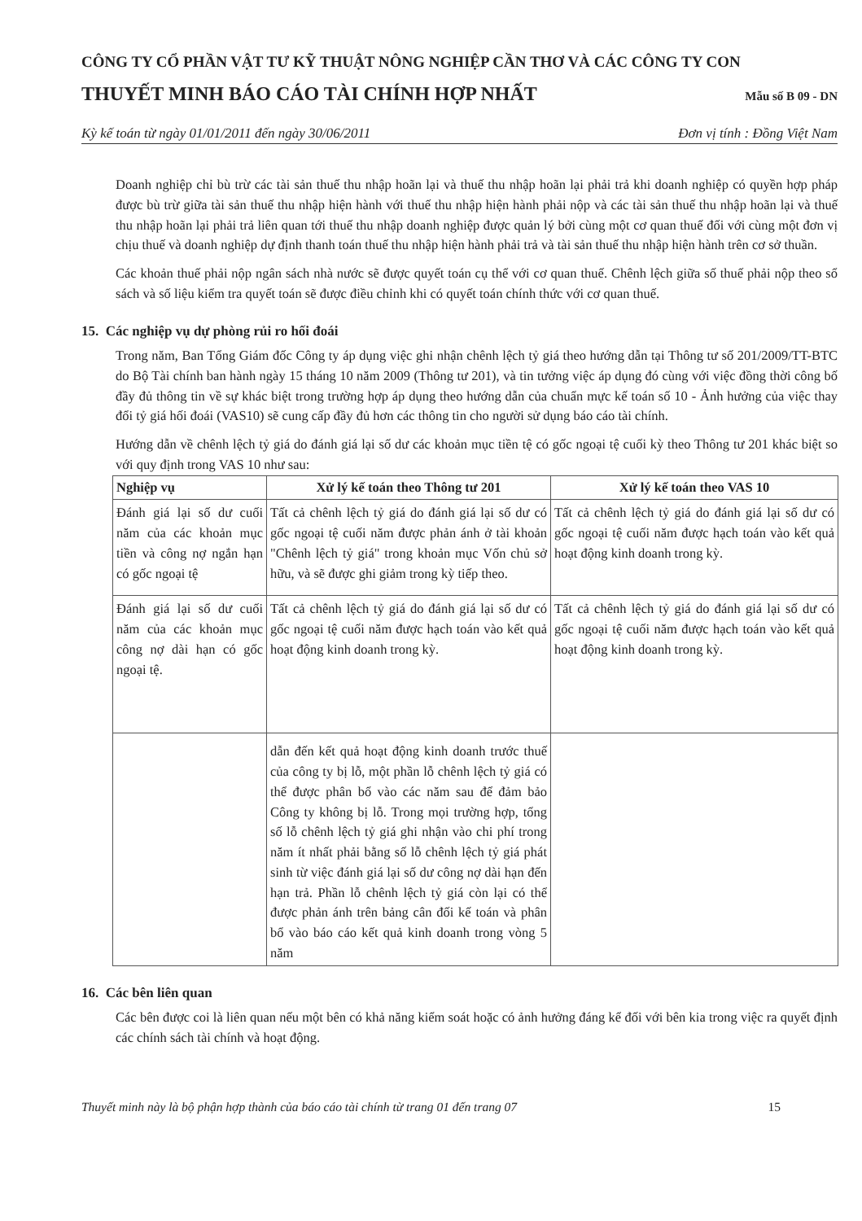CÔNG TY CỔ PHẦN VẬT TƯ KỸ THUẬT NÔNG NGHIỆP CẦN THƠ VÀ CÁC CÔNG TY CON
THUYẾT MINH BÁO CÁO TÀI CHÍNH HỢP NHẤT
Mẫu số B 09 - DN
Kỳ kế toán từ ngày 01/01/2011 đến ngày 30/06/2011 Đơn vị tính : Đồng Việt Nam
Doanh nghiệp chỉ bù trừ các tài sản thuế thu nhập hoãn lại và thuế thu nhập hoãn lại phải trả khi doanh nghiệp có quyền hợp pháp được bù trừ giữa tài sản thuế thu nhập hiện hành với thuế thu nhập hiện hành phải nộp và các tài sản thuế thu nhập hoãn lại và thuế thu nhập hoãn lại phải trả liên quan tới thuế thu nhập doanh nghiệp được quản lý bởi cùng một cơ quan thuế đối với cùng một đơn vị chịu thuế và doanh nghiệp dự định thanh toán thuế thu nhập hiện hành phải trả và tài sản thuế thu nhập hiện hành trên cơ sở thuần.
Các khoản thuế phải nộp ngân sách nhà nước sẽ được quyết toán cụ thể với cơ quan thuế. Chênh lệch giữa số thuế phải nộp theo sổ sách và số liệu kiểm tra quyết toán sẽ được điều chỉnh khi có quyết toán chính thức với cơ quan thuế.
15. Các nghiệp vụ dự phòng rủi ro hối đoái
Trong năm, Ban Tổng Giám đốc Công ty áp dụng việc ghi nhận chênh lệch tỷ giá theo hướng dẫn tại Thông tư số 201/2009/TT-BTC do Bộ Tài chính ban hành ngày 15 tháng 10 năm 2009 (Thông tư 201), và tin tưởng việc áp dụng đó cùng với việc đồng thời công bố đầy đủ thông tin về sự khác biệt trong trường hợp áp dụng theo hướng dẫn của chuẩn mực kế toán số 10 - Ảnh hưởng của việc thay đổi tỷ giá hối đoái (VAS10) sẽ cung cấp đầy đủ hơn các thông tin cho người sử dụng báo cáo tài chính.
Hướng dẫn về chênh lệch tỷ giá do đánh giá lại số dư các khoản mục tiền tệ có gốc ngoại tệ cuối kỳ theo Thông tư 201 khác biệt so với quy định trong VAS 10 như sau:
| Nghiệp vụ | Xử lý kế toán theo Thông tư 201 | Xử lý kế toán theo VAS 10 |
| --- | --- | --- |
| Đánh giá lại số dư cuối năm của các khoản mục tiền và công nợ ngắn hạn có gốc ngoại tệ | Tất cả chênh lệch tỷ giá do đánh giá lại số dư có gốc ngoại tệ cuối năm được phản ánh ở tài khoản "Chênh lệch tỷ giá" trong khoản mục Vốn chủ sở hữu, và sẽ được ghi giảm trong kỳ tiếp theo. | Tất cả chênh lệch tỷ giá do đánh giá lại số dư có gốc ngoại tệ cuối năm được hạch toán vào kết quả hoạt động kinh doanh trong kỳ. |
| Đánh giá lại số dư cuối năm của các khoản mục công nợ dài hạn có gốc ngoại tệ. | Tất cả chênh lệch tỷ giá do đánh giá lại số dư có gốc ngoại tệ cuối năm được hạch toán vào kết quả hoạt động kinh doanh trong kỳ. | Tất cả chênh lệch tỷ giá do đánh giá lại số dư có gốc ngoại tệ cuối năm được hạch toán vào kết quả hoạt động kinh doanh trong kỳ. |
| | dẫn đến kết quả hoạt động kinh doanh trước thuế của công ty bị lỗ, một phần lỗ chênh lệch tỷ giá có thể được phân bổ vào các năm sau để đảm bảo Công ty không bị lỗ. Trong mọi trường hợp, tổng số lỗ chênh lệch tỷ giá ghi nhận vào chi phí trong năm ít nhất phải bằng số lỗ chênh lệch tỷ giá phát sinh từ việc đánh giá lại số dư công nợ dài hạn đến hạn trả. Phần lỗ chênh lệch tỷ giá còn lại có thể được phản ánh trên bảng cân đối kế toán và phân bổ vào báo cáo kết quả kinh doanh trong vòng 5 năm | |
16. Các bên liên quan
Các bên được coi là liên quan nếu một bên có khả năng kiểm soát hoặc có ảnh hưởng đáng kể đối với bên kia trong việc ra quyết định các chính sách tài chính và hoạt động.
Thuyết minh này là bộ phận hợp thành của báo cáo tài chính từ trang 01 đến trang 07 15